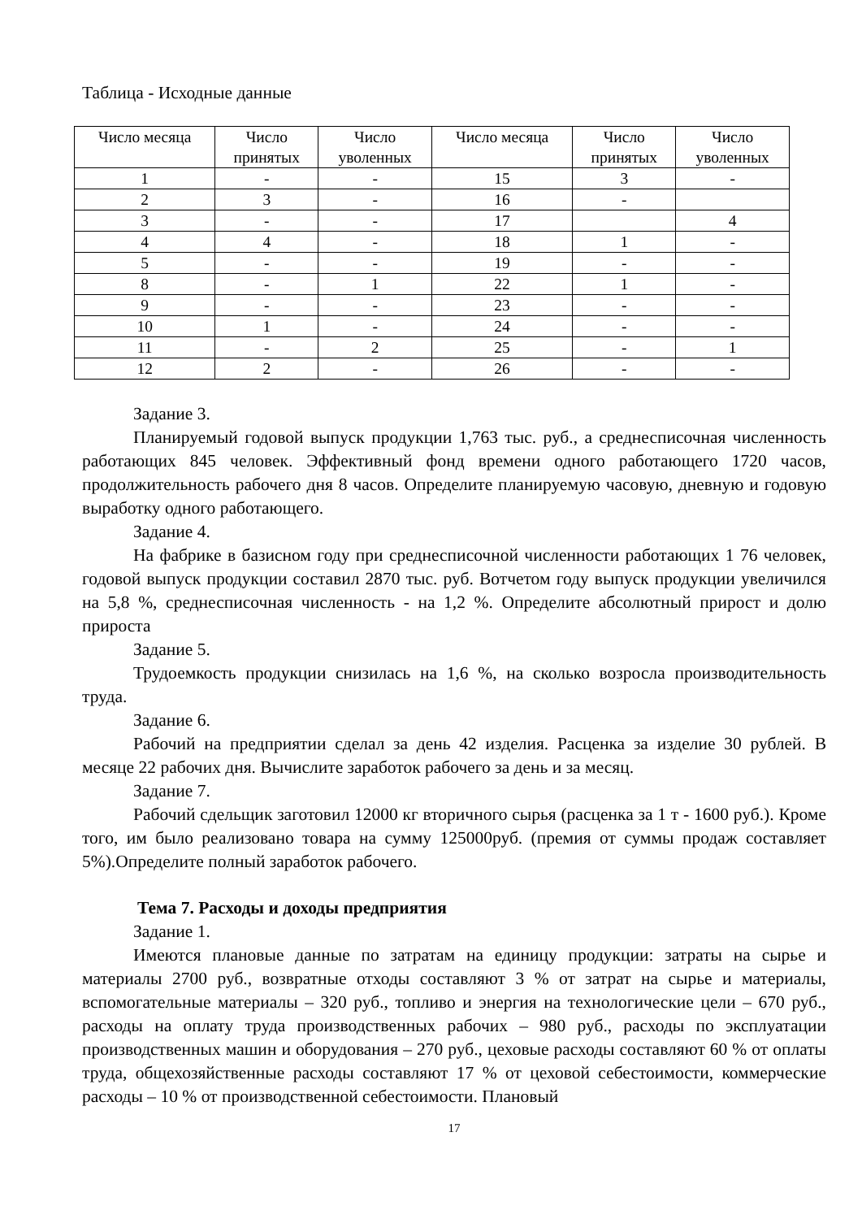Таблица - Исходные данные
| Число месяца | Число принятых | Число уволенных | Число месяца | Число принятых | Число уволенных |
| --- | --- | --- | --- | --- | --- |
| 1 | - | - | 15 | 3 | - |
| 2 | 3 | - | 16 | - | |
| 3 | - | - | 17 | | 4 |
| 4 | 4 | - | 18 | 1 | - |
| 5 | - | - | 19 | - | - |
| 8 | - | 1 | 22 | 1 | - |
| 9 | - | - | 23 | - | - |
| 10 | 1 | - | 24 | - | - |
| 11 | - | 2 | 25 | - | 1 |
| 12 | 2 | - | 26 | - | - |
Задание 3.
Планируемый годовой выпуск продукции 1,763 тыс. руб., а среднесписочная численность работающих 845 человек. Эффективный фонд времени одного работающего 1720 часов, продолжительность рабочего дня 8 часов. Определите планируемую часовую, дневную и годовую выработку одного работающего.
Задание 4.
На фабрике в базисном году при среднесписочной численности работающих 1 76 человек, годовой выпуск продукции составил 2870 тыс. руб. Вотчетом году выпуск продукции увеличился на 5,8 %, среднесписочная численность - на 1,2 %. Определите абсолютный прирост и долю прироста
Задание 5.
Трудоемкость продукции снизилась на 1,6 %, на сколько возросла производительность труда.
Задание 6.
Рабочий на предприятии сделал за день 42 изделия. Расценка за изделие 30 рублей. В месяце 22 рабочих дня. Вычислите заработок рабочего за день и за месяц.
Задание 7.
Рабочий сдельщик заготовил 12000 кг вторичного сырья (расценка за 1 т - 1600 руб.). Кроме того, им было реализовано товара на сумму 125000руб. (премия от суммы продаж составляет 5%).Определите полный заработок рабочего.
Тема 7. Расходы и доходы предприятия
Задание 1.
Имеются плановые данные по затратам на единицу продукции: затраты на сырье и материалы 2700 руб., возвратные отходы составляют 3 % от затрат на сырье и материалы, вспомогательные материалы – 320 руб., топливо и энергия на технологические цели – 670 руб., расходы на оплату труда производственных рабочих – 980 руб., расходы по эксплуатации производственных машин и оборудования – 270 руб., цеховые расходы составляют 60 % от оплаты труда, общехозяйственные расходы составляют 17 % от цеховой себестоимости, коммерческие расходы – 10 % от производственной себестоимости. Плановый
17